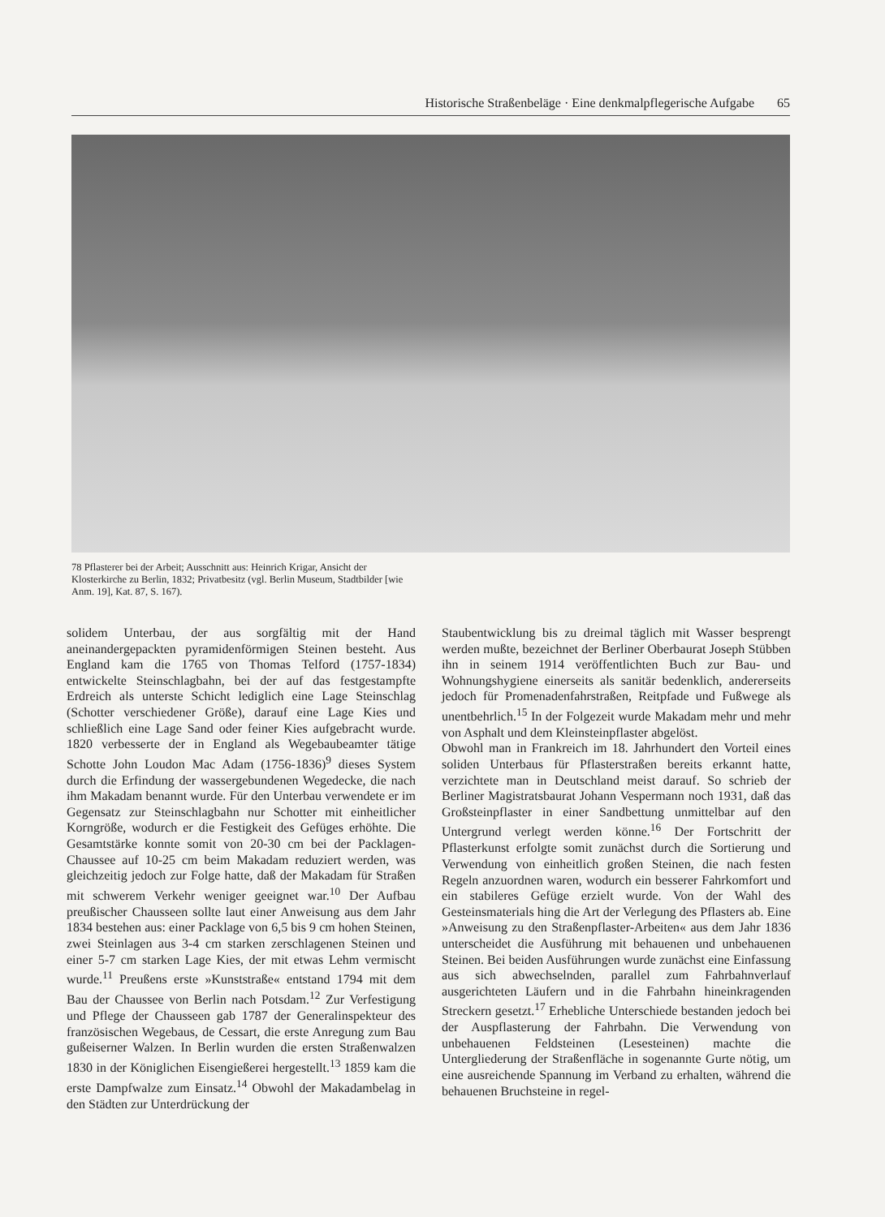Historische Straßenbeläge · Eine denkmalpflegerische Aufgabe 65
78 Pflasterer bei der Arbeit; Ausschnitt aus: Heinrich Krigar, Ansicht der Klosterkirche zu Berlin, 1832; Privatbesitz (vgl. Berlin Museum, Stadtbilder [wie Anm. 19], Kat. 87, S. 167).
solidem Unterbau, der aus sorgfältig mit der Hand aneinandergepackten pyramidenförmigen Steinen besteht. Aus England kam die 1765 von Thomas Telford (1757-1834) entwickelte Steinschlagbahn, bei der auf das festgestampfte Erdreich als unterste Schicht lediglich eine Lage Steinschlag (Schotter verschiedener Größe), darauf eine Lage Kies und schließlich eine Lage Sand oder feiner Kies aufgebracht wurde. 1820 verbesserte der in England als Wegebaubeamter tätige Schotte John Loudon Mac Adam (1756-1836)<sup>9</sup> dieses System durch die Erfindung der wassergebundenen Wegedecke, die nach ihm Makadam benannt wurde. Für den Unterbau verwendete er im Gegensatz zur Steinschlagbahn nur Schotter mit einheitlicher Korngröße, wodurch er die Festigkeit des Gefüges erhöhte. Die Gesamtstärke konnte somit von 20-30 cm bei der Packlagen-Chaussee auf 10-25 cm beim Makadam reduziert werden, was gleichzeitig jedoch zur Folge hatte, daß der Makadam für Straßen mit schwerem Verkehr weniger geeignet war.<sup>10</sup> Der Aufbau preußischer Chausseen sollte laut einer Anweisung aus dem Jahr 1834 bestehen aus: einer Packlage von 6,5 bis 9 cm hohen Steinen, zwei Steinlagen aus 3-4 cm starken zerschlagenen Steinen und einer 5-7 cm starken Lage Kies, der mit etwas Lehm vermischt wurde.<sup>11</sup> Preußens erste »Kunststraße« entstand 1794 mit dem Bau der Chaussee von Berlin nach Potsdam.<sup>12</sup> Zur Verfestigung und Pflege der Chausseen gab 1787 der Generalinspekteur des französischen Wegebaus, de Cessart, die erste Anregung zum Bau gußeiserner Walzen. In Berlin wurden die ersten Straßenwalzen 1830 in der Königlichen Eisengießerei hergestellt.<sup>13</sup> 1859 kam die erste Dampfwalze zum Einsatz.<sup>14</sup> Obwohl der Makadambelag in den Städten zur Unterdrückung der
Staubentwicklung bis zu dreimal täglich mit Wasser besprengt werden mußte, bezeichnet der Berliner Oberbaurat Joseph Stübben ihn in seinem 1914 veröffentlichten Buch zur Bau- und Wohnungshygiene einerseits als sanitär bedenklich, andererseits jedoch für Promenadenfahrstraßen, Reitpfade und Fußwege als unentbehrlich.<sup>15</sup> In der Folgezeit wurde Makadam mehr und mehr von Asphalt und dem Kleinsteinpflaster abgelöst.
Obwohl man in Frankreich im 18. Jahrhundert den Vorteil eines soliden Unterbaus für Pflasterstraßen bereits erkannt hatte, verzichtete man in Deutschland meist darauf. So schrieb der Berliner Magistratsbaurat Johann Vespermann noch 1931, daß das Großsteinpflaster in einer Sandbettung unmittelbar auf den Untergrund verlegt werden könne.<sup>16</sup> Der Fortschritt der Pflasterkunst erfolgte somit zunächst durch die Sortierung und Verwendung von einheitlich großen Steinen, die nach festen Regeln anzuordnen waren, wodurch ein besserer Fahrkomfort und ein stabileres Gefüge erzielt wurde. Von der Wahl des Gesteinsmaterials hing die Art der Verlegung des Pflasters ab. Eine »Anweisung zu den Straßenpflaster-Arbeiten« aus dem Jahr 1836 unterscheidet die Ausführung mit behauenen und unbehauenen Steinen. Bei beiden Ausführungen wurde zunächst eine Einfassung aus sich abwechselnden, parallel zum Fahrbahnverlauf ausgerichteten Läufern und in die Fahrbahn hineinkragenden Streckern gesetzt.<sup>17</sup> Erhebliche Unterschiede bestanden jedoch bei der Auspflasterung der Fahrbahn. Die Verwendung von unbehauenen Feldsteinen (Lesesteinen) machte die Untergliederung der Straßenfläche in sogenannte Gurte nötig, um eine ausreichende Spannung im Verband zu erhalten, während die behauenen Bruchsteine in regel-